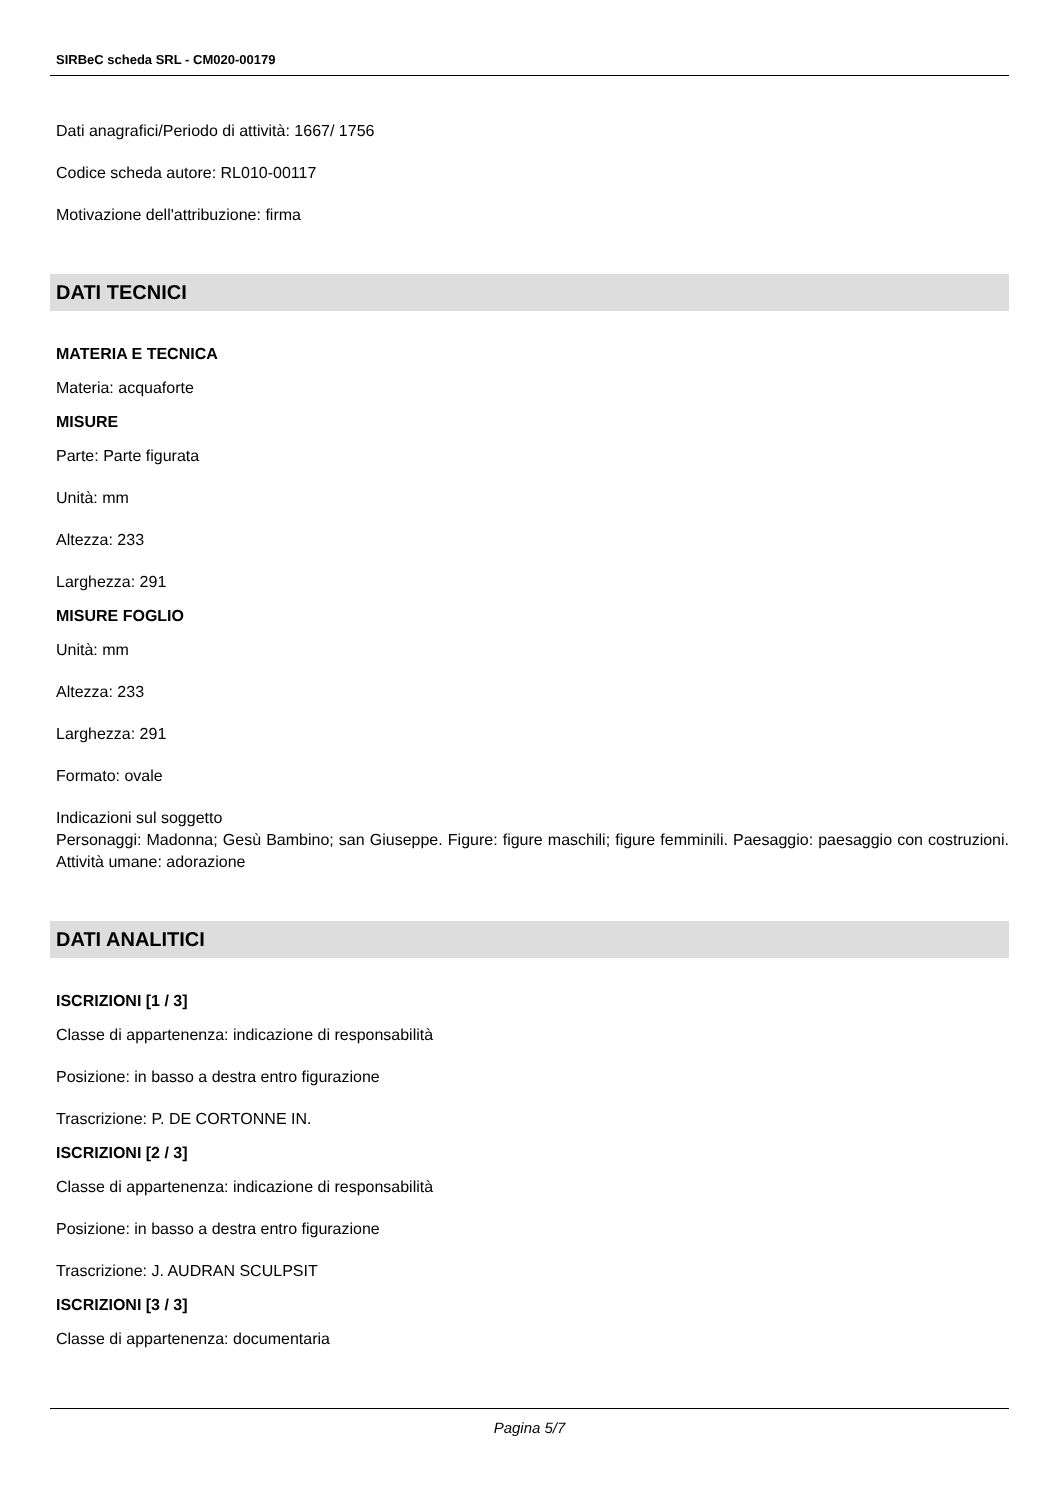SIRBeC scheda SRL - CM020-00179
Dati anagrafici/Periodo di attività: 1667/ 1756
Codice scheda autore: RL010-00117
Motivazione dell'attribuzione: firma
DATI TECNICI
MATERIA E TECNICA
Materia: acquaforte
MISURE
Parte: Parte figurata
Unità: mm
Altezza: 233
Larghezza: 291
MISURE FOGLIO
Unità: mm
Altezza: 233
Larghezza: 291
Formato: ovale
Indicazioni sul soggetto
Personaggi: Madonna; Gesù Bambino; san Giuseppe. Figure: figure maschili; figure femminili. Paesaggio: paesaggio con costruzioni. Attività umane: adorazione
DATI ANALITICI
ISCRIZIONI [1 / 3]
Classe di appartenenza: indicazione di responsabilità
Posizione: in basso a destra entro figurazione
Trascrizione: P. DE CORTONNE IN.
ISCRIZIONI [2 / 3]
Classe di appartenenza: indicazione di responsabilità
Posizione: in basso a destra entro figurazione
Trascrizione: J. AUDRAN SCULPSIT
ISCRIZIONI [3 / 3]
Classe di appartenenza: documentaria
Pagina 5/7